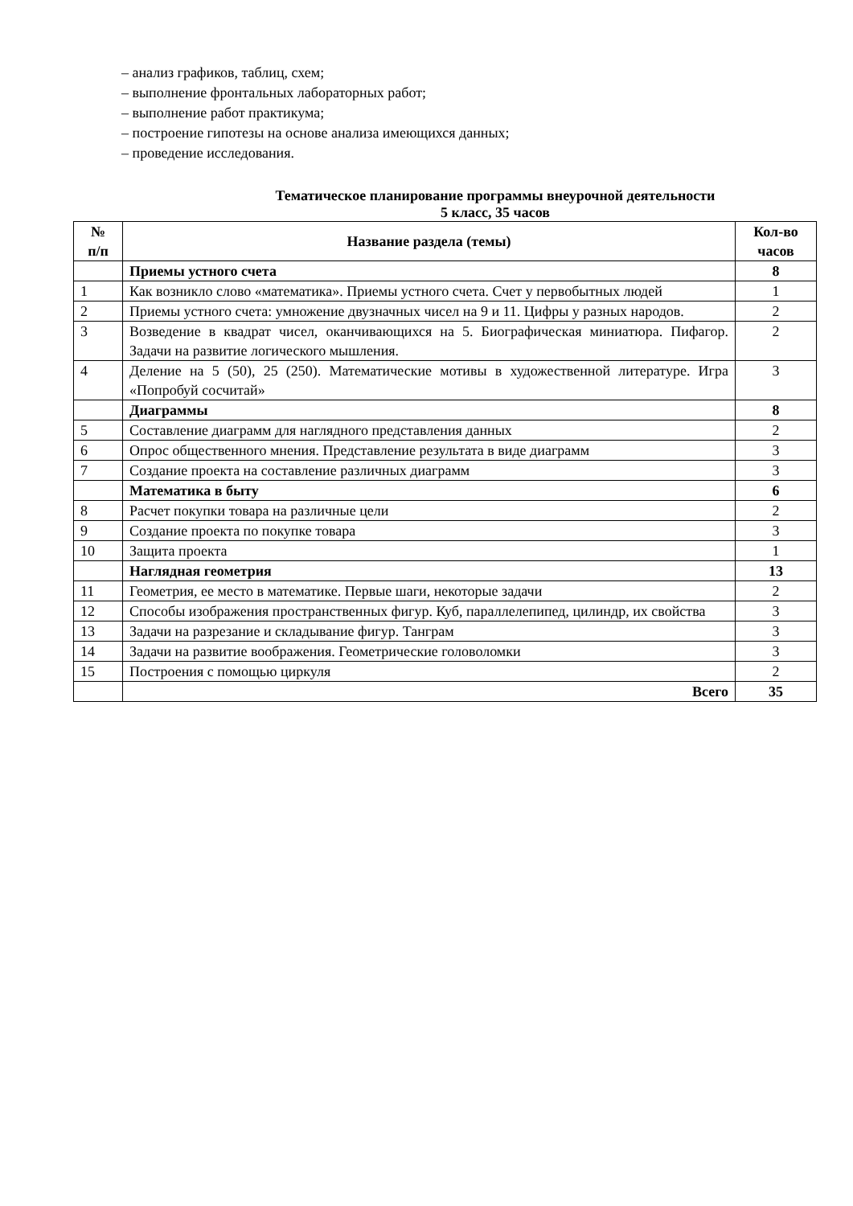– анализ графиков, таблиц, схем;
– выполнение фронтальных лабораторных работ;
– выполнение работ практикума;
– построение гипотезы на основе анализа имеющихся данных;
– проведение исследования.
Тематическое планирование программы внеурочной деятельности
5 класс, 35 часов
| № п/п | Название раздела (темы) | Кол-во часов |
| --- | --- | --- |
| | Приемы устного счета | 8 |
| 1 | Как возникло слово «математика». Приемы устного счета. Счет у первобытных людей | 1 |
| 2 | Приемы устного счета: умножение двузначных чисел на 9 и 11. Цифры у разных народов. | 2 |
| 3 | Возведение в квадрат чисел, оканчивающихся на 5. Биографическая миниатюра. Пифагор. Задачи на развитие логического мышления. | 2 |
| 4 | Деление на 5 (50), 25 (250). Математические мотивы в художественной литературе. Игра «Попробуй сосчитай» | 3 |
| | Диаграммы | 8 |
| 5 | Составление диаграмм для наглядного представления данных | 2 |
| 6 | Опрос общественного мнения. Представление результата в виде диаграмм | 3 |
| 7 | Создание проекта на составление различных диаграмм | 3 |
| | Математика в быту | 6 |
| 8 | Расчет покупки товара на различные цели | 2 |
| 9 | Создание проекта по покупке товара | 3 |
| 10 | Защита проекта | 1 |
| | Наглядная геометрия | 13 |
| 11 | Геометрия, ее место в математике. Первые шаги, некоторые задачи | 2 |
| 12 | Способы изображения пространственных фигур. Куб, параллелепипед, цилиндр, их свойства | 3 |
| 13 | Задачи на разрезание и складывание фигур. Танграм | 3 |
| 14 | Задачи на развитие воображения. Геометрические головоломки | 3 |
| 15 | Построения с помощью циркуля | 2 |
| | Всего | 35 |